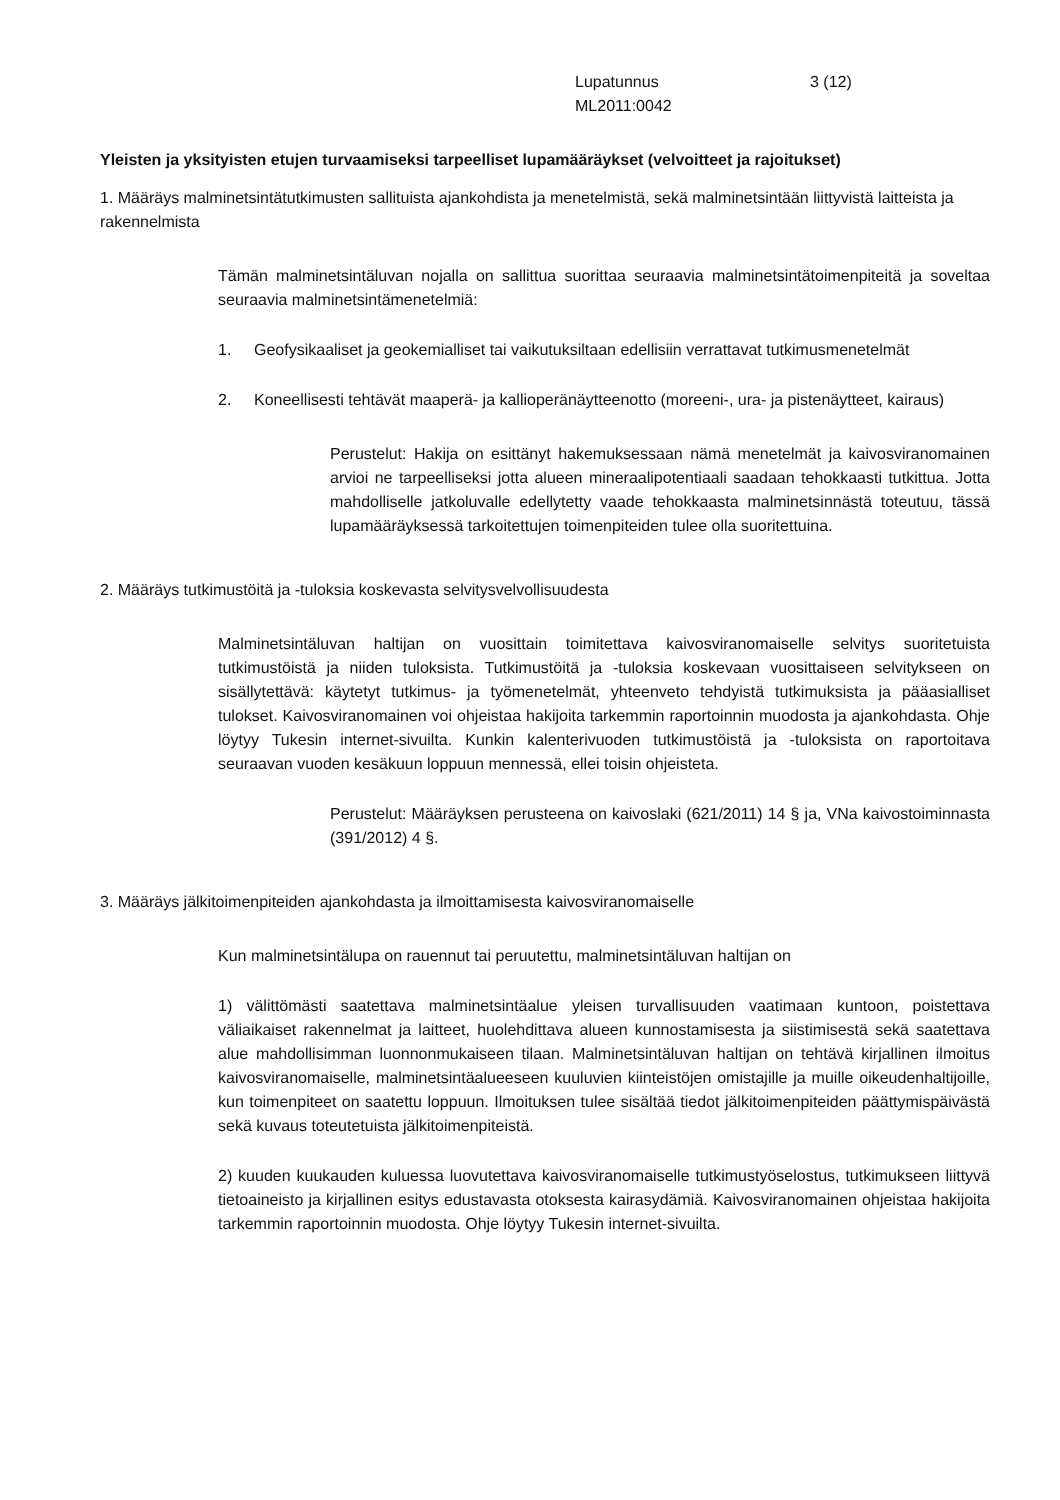Lupatunnus
ML2011:0042
3 (12)
Yleisten ja yksityisten etujen turvaamiseksi tarpeelliset lupamääräykset (velvoitteet ja rajoitukset)
1. Määräys malminetsintätutkimusten sallituista ajankohdista ja menetelmistä, sekä malminetsintään liittyvistä laitteista ja rakennelmista
Tämän malminetsintäluvan nojalla on sallittua suorittaa seuraavia malminetsintätoimenpiteitä ja soveltaa seuraavia malminetsintämenetelmiä:
1. Geofysikaaliset ja geokemialliset tai vaikutuksiltaan edellisiin verrattavat tutkimusmenetelmät
2. Koneellisesti tehtävät maaperä- ja kallioperänäytteenotto (moreeni-, ura- ja pistenäytteet, kairaus)
Perustelut: Hakija on esittänyt hakemuksessaan nämä menetelmät ja kaivosviranomainen arvioi ne tarpeelliseksi jotta alueen mineraalipotentiaali saadaan tehokkaasti tutkittua. Jotta mahdolliselle jatkoluvalle edellytetty vaade tehokkaasta malminetsinnästä toteutuu, tässä lupamääräyksessä tarkoitettujen toimenpiteiden tulee olla suoritettuina.
2. Määräys tutkimustöitä ja -tuloksia koskevasta selvitysvelvollisuudesta
Malminetsintäluvan haltijan on vuosittain toimitettava kaivosviranomaiselle selvitys suoritetuista tutkimustöistä ja niiden tuloksista. Tutkimustöitä ja -tuloksia koskevaan vuosittaiseen selvitykseen on sisällytettävä: käytetyt tutkimus- ja työmenetelmät, yhteenveto tehdyistä tutkimuksista ja pääasialliset tulokset. Kaivosviranomainen voi ohjeistaa hakijoita tarkemmin raportoinnin muodosta ja ajankohdasta. Ohje löytyy Tukesin internet-sivuilta. Kunkin kalenterivuoden tutkimustöistä ja -tuloksista on raportoitava seuraavan vuoden kesäkuun loppuun mennessä, ellei toisin ohjeisteta.
Perustelut: Määräyksen perusteena on kaivoslaki (621/2011) 14 § ja, VNa kaivostoiminnasta (391/2012) 4 §.
3. Määräys jälkitoimenpiteiden ajankohdasta ja ilmoittamisesta kaivosviranomaiselle
Kun malminetsintälupa on rauennut tai peruutettu, malminetsintäluvan haltijan on
1) välittömästi saatettava malminetsintäalue yleisen turvallisuuden vaatimaan kuntoon, poistettava väliaikaiset rakennelmat ja laitteet, huolehdittava alueen kunnostamisesta ja siistimisestä sekä saatettava alue mahdollisimman luonnonmukaiseen tilaan. Malminetsintäluvan haltijan on tehtävä kirjallinen ilmoitus kaivosviranomaiselle, malminetsintäalueeseen kuuluvien kiinteistöjen omistajille ja muille oikeudenhaltijoille, kun toimenpiteet on saatettu loppuun. Ilmoituksen tulee sisältää tiedot jälkitoimenpiteiden päättymispäivästä sekä kuvaus toteutetuista jälkitoimenpiteistä.
2) kuuden kuukauden kuluessa luovutettava kaivosviranomaiselle tutkimustyöselostus, tutkimukseen liittyvä tietoaineisto ja kirjallinen esitys edustavasta otoksesta kairasydämiä. Kaivosviranomainen ohjeistaa hakijoita tarkemmin raportoinnin muodosta. Ohje löytyy Tukesin internet-sivuilta.